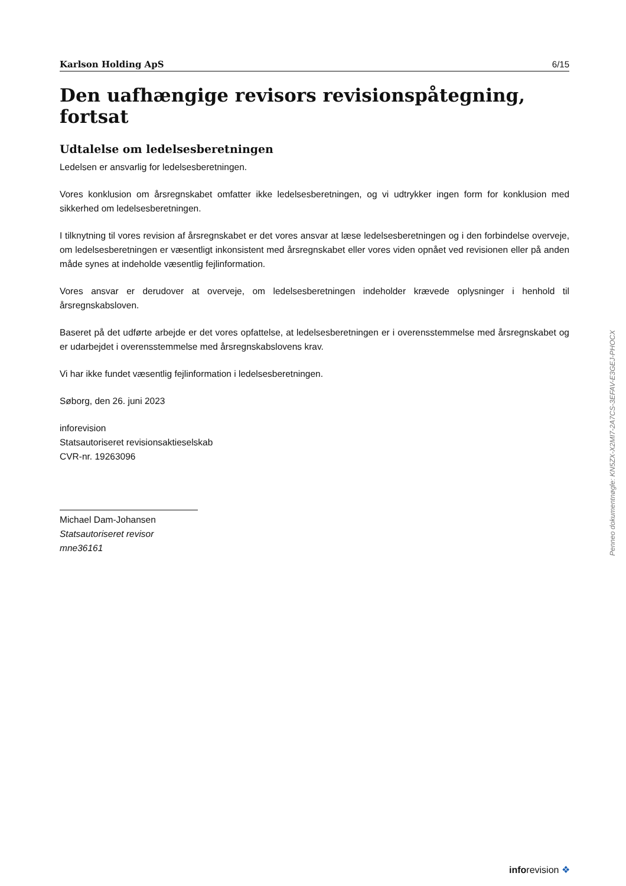Karlson Holding ApS 6/15
Den uafhængige revisors revisionspåtegning, fortsat
Udtalelse om ledelsesberetningen
Ledelsen er ansvarlig for ledelsesberetningen.
Vores konklusion om årsregnskabet omfatter ikke ledelsesberetningen, og vi udtrykker ingen form for konklusion med sikkerhed om ledelsesberetningen.
I tilknytning til vores revision af årsregnskabet er det vores ansvar at læse ledelsesberetningen og i den forbindelse overveje, om ledelsesberetningen er væsentligt inkonsistent med årsregnskabet eller vores viden opnået ved revisionen eller på anden måde synes at indeholde væsentlig fejlinformation.
Vores ansvar er derudover at overveje, om ledelsesberetningen indeholder krævede oplysninger i henhold til årsregnskabsloven.
Baseret på det udførte arbejde er det vores opfattelse, at ledelsesberetningen er i overensstemmelse med årsregnskabet og er udarbejdet i overensstemmelse med årsregnskabslovens krav.
Vi har ikke fundet væsentlig fejlinformation i ledelsesberetningen.
Søborg, den 26. juni 2023
inforevision
Statsautoriseret revisionsaktieselskab
CVR-nr. 19263096
Michael Dam-Johansen
Statsautoriseret revisor
mne36161
Penneo dokumentnøgle: KN5ZX-X2MI7-2A7CS-3EFAV-E3GEJ-PHOCX
inforevision ❖